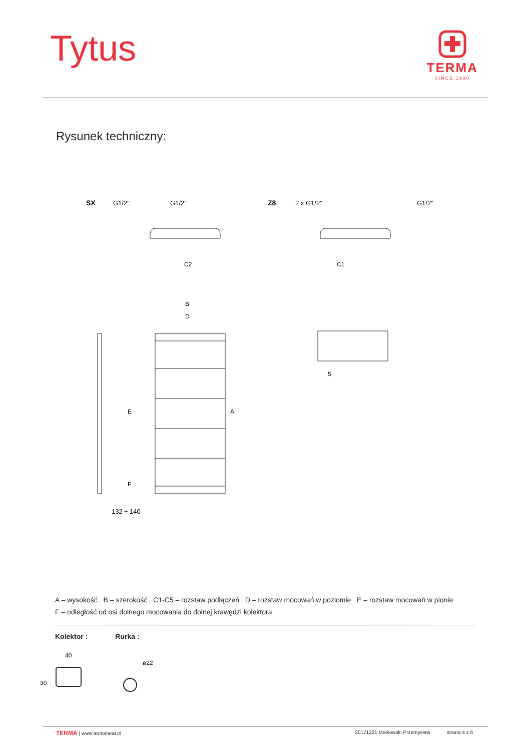Tytus
TERMA
SINCE 1990
Rysunek techniczny:
SX
G1/2"
G1/2"
Z8
2 x G1/2"
G1/2"
C2
C1
B
D
A
E
F
132 ÷ 140
5
A – wysokość B – szerokość C1-C5 – rozstaw podłączeń D – rozstaw mocowań w poziomie E – rozstaw mocowań w pionie
F – odległość od osi dolnego mocowania do dolnej krawędzi kolektora
Kolektor : Rurka :
40
30
ø22
TERMA | www.termaheat.pl 20171221 Małkowski Przemysław strona 4 z 6